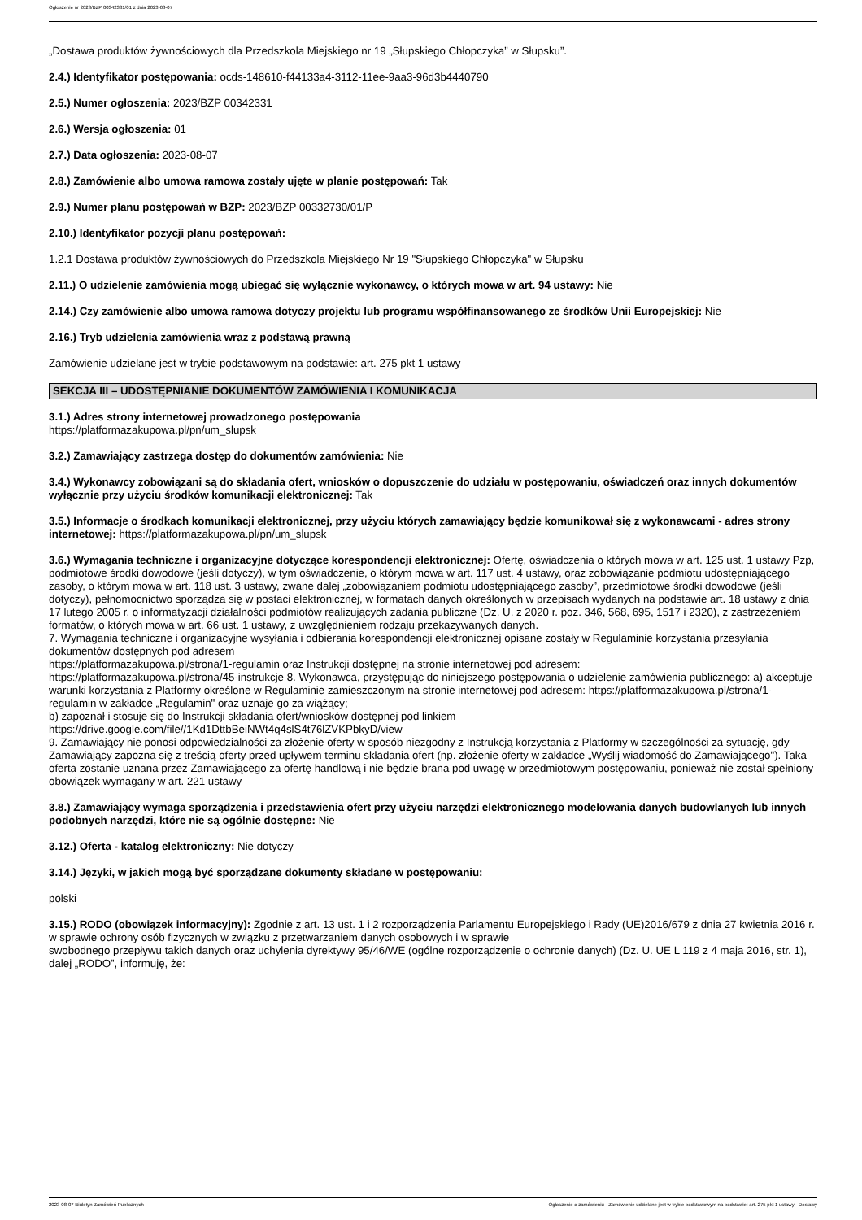Ogłoszenie nr 2023/BZP 00342331/01 z dnia 2023-08-07
„Dostawa produktów żywnościowych dla Przedszkola Miejskiego nr 19 „Słupskiego Chłopczyka” w Słupsku”.
2.4.) Identyfikator postępowania: ocds-148610-f44133a4-3112-11ee-9aa3-96d3b4440790
2.5.) Numer ogłoszenia: 2023/BZP 00342331
2.6.) Wersja ogłoszenia: 01
2.7.) Data ogłoszenia: 2023-08-07
2.8.) Zamówienie albo umowa ramowa zostały ujęte w planie postępowań: Tak
2.9.) Numer planu postępowań w BZP: 2023/BZP 00332730/01/P
2.10.) Identyfikator pozycji planu postępowań:
1.2.1 Dostawa produktów żywnościowych do Przedszkola Miejskiego Nr 19 "Słupskiego Chłopczyka" w Słupsku
2.11.) O udzielenie zamówienia mogą ubiegać się wyłącznie wykonawcy, o których mowa w art. 94 ustawy: Nie
2.14.) Czy zamówienie albo umowa ramowa dotyczy projektu lub programu współfinansowanego ze środków Unii Europejskiej: Nie
2.16.) Tryb udzielenia zamówienia wraz z podstawą prawną
Zamówienie udzielane jest w trybie podstawowym na podstawie: art. 275 pkt 1 ustawy
SEKCJA III – UDOSTĘPNIANIE DOKUMENTÓW ZAMÓWIENIA I KOMUNIKACJA
3.1.) Adres strony internetowej prowadzonego postępowania
https://platformazakupowa.pl/pn/um_slupsk
3.2.) Zamawiający zastrzega dostęp do dokumentów zamówienia: Nie
3.4.) Wykonawcy zobowiązani są do składania ofert, wniosków o dopuszczenie do udziału w postępowaniu, oświadczeń oraz innych dokumentów wyłącznie przy użyciu środków komunikacji elektronicznej: Tak
3.5.) Informacje o środkach komunikacji elektronicznej, przy użyciu których zamawiający będzie komunikował się z wykonawcami - adres strony internetowej: https://platformazakupowa.pl/pn/um_slupsk
3.6.) Wymagania techniczne i organizacyjne dotyczące korespondencji elektronicznej: Ofertę, oświadczenia o których mowa w art. 125 ust. 1 ustawy Pzp, podmiotowe środki dowodowe (jeśli dotyczy), w tym oświadczenie, o którym mowa w art. 117 ust. 4 ustawy, oraz zobowiązanie podmiotu udostępniającego zasoby, o którym mowa w art. 118 ust. 3 ustawy, zwane dalej „zobowiązaniem podmiotu udostępniającego zasoby”, przedmiotowe środki dowodowe (jeśli dotyczy), pełnomocnictwo sporządza się w postaci elektronicznej, w formatach danych określonych w przepisach wydanych na podstawie art. 18 ustawy z dnia 17 lutego 2005 r. o informatyzacji działalności podmiotów realizujących zadania publiczne (Dz. U. z 2020 r. poz. 346, 568, 695, 1517 i 2320), z zastrzeżeniem formatów, o których mowa w art. 66 ust. 1 ustawy, z uwzględnieniem rodzaju przekazywanych danych.
7. Wymagania techniczne i organizacyjne wysyłania i odbierania korespondencji elektronicznej opisane zostały w Regulaminie korzystania przesyłania dokumentów dostępnych pod adresem
https://platformazakupowa.pl/strona/1-regulamin oraz Instrukcji dostępnej na stronie internetowej pod adresem:
https://platformazakupowa.pl/strona/45-instrukcje 8. Wykonawca, przystępując do niniejszego postępowania o udzielenie zamówienia publicznego: a) akceptuje warunki korzystania z Platformy określone w Regulaminie zamieszczonym na stronie internetowej pod adresem: https://platformazakupowa.pl/strona/1-regulamin w zakładce „Regulamin" oraz uznaje go za wiążący;
b) zapoznał i stosuje się do Instrukcji składania ofert/wniosków dostępnej pod linkiem
https://drive.google.com/file//1Kd1DttbBeiNWt4q4slS4t76lZVKPbkyD/view
9. Zamawiający nie ponosi odpowiedzialności za złożenie oferty w sposób niezgodny z Instrukcją korzystania z Platformy w szczególności za sytuację, gdy Zamawiający zapozna się z treścią oferty przed upływem terminu składania ofert (np. złożenie oferty w zakładce „Wyślij wiadomość do Zamawiającego"). Taka oferta zostanie uznana przez Zamawiającego za ofertę handlową i nie będzie brana pod uwagę w przedmiotowym postępowaniu, ponieważ nie został spełniony obowiązek wymagany w art. 221 ustawy
3.8.) Zamawiający wymaga sporządzenia i przedstawienia ofert przy użyciu narzędzi elektronicznego modelowania danych budowlanych lub innych podobnych narzędzi, które nie są ogólnie dostępne: Nie
3.12.) Oferta - katalog elektroniczny: Nie dotyczy
3.14.) Języki, w jakich mogą być sporządzane dokumenty składane w postępowaniu:
polski
3.15.) RODO (obowiązek informacyjny): Zgodnie z art. 13 ust. 1 i 2 rozporządzenia Parlamentu Europejskiego i Rady (UE)2016/679 z dnia 27 kwietnia 2016 r. w sprawie ochrony osób fizycznych w związku z przetwarzaniem danych osobowych i w sprawie
swobodnego przepływu takich danych oraz uchylenia dyrektywy 95/46/WE (ogólne rozporządzenie o ochronie danych) (Dz. U. UE L 119 z 4 maja 2016, str. 1), dalej „RODO”, informuję, że:
2023-08-07 Biuletyn Zamówień Publicznych Ogłoszenie o zamówieniu - Zamówienie udzielane jest w trybie podstawowym na podstawie: art. 275 pkt 1 ustawy - Dostawy